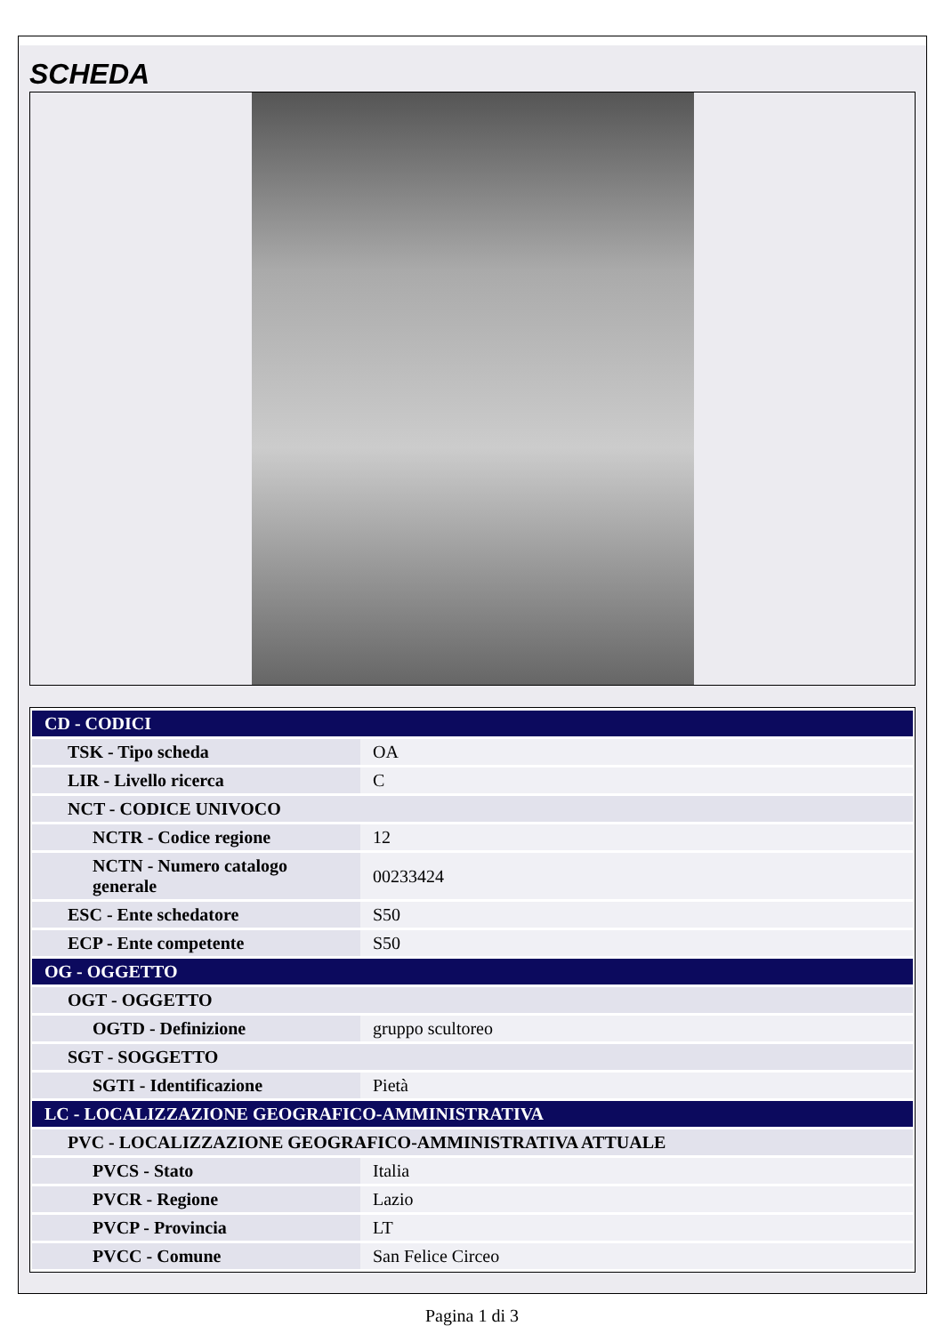SCHEDA
| CD - CODICI | |
| TSK - Tipo scheda | OA |
| LIR - Livello ricerca | C |
| NCT - CODICE UNIVOCO | |
| NCTR - Codice regione | 12 |
| NCTN - Numero catalogo generale | 00233424 |
| ESC - Ente schedatore | S50 |
| ECP - Ente competente | S50 |
| OG - OGGETTO | |
| OGT - OGGETTO | |
| OGTD - Definizione | gruppo scultoreo |
| SGT - SOGGETTO | |
| SGTI - Identificazione | Pietà |
| LC - LOCALIZZAZIONE GEOGRAFICO-AMMINISTRATIVA | |
| PVC - LOCALIZZAZIONE GEOGRAFICO-AMMINISTRATIVA ATTUALE | |
| PVCS - Stato | Italia |
| PVCR - Regione | Lazio |
| PVCP - Provincia | LT |
| PVCC - Comune | San Felice Circeo |
Pagina 1 di 3